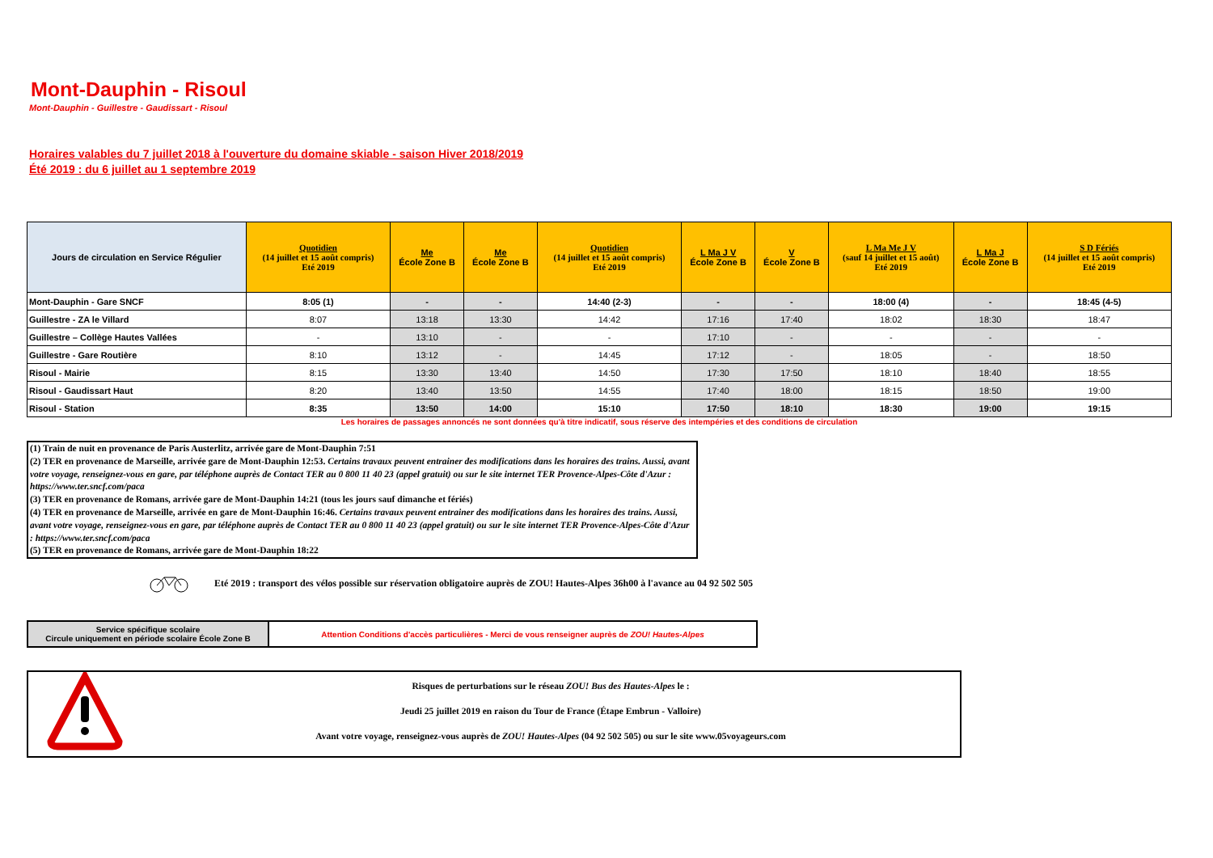Mont-Dauphin - Risoul
Mont-Dauphin - Guillestre - Gaudissart - Risoul
Horaires valables du 7 juillet 2018 à l'ouverture du domaine skiable - saison Hiver 2018/2019
Été 2019 : du 6 juillet au 1 septembre 2019
| Jours de circulation en Service Régulier | Quotidien (14 juillet et 15 août compris) Eté 2019 | Me École Zone B | Me École Zone B | Quotidien (14 juillet et 15 août compris) Eté 2019 | L Ma J V École Zone B | V École Zone B | L Ma Me J V (sauf 14 juillet et 15 août) Eté 2019 | L Ma J École Zone B | S D Fériés (14 juillet et 15 août compris) Eté 2019 |
| --- | --- | --- | --- | --- | --- | --- | --- | --- | --- |
| Mont-Dauphin - Gare SNCF | 8:05 (1) | - | - | 14:40 (2-3) | - | - | 18:00 (4) | - | 18:45 (4-5) |
| Guillestre - ZA le Villard | 8:07 | 13:18 | 13:30 | 14:42 | 17:16 | 17:40 | 18:02 | 18:30 | 18:47 |
| Guillestre – Collège Hautes Vallées | - | 13:10 | - | - | 17:10 | - | - | - | - |
| Guillestre - Gare Routière | 8:10 | 13:12 | - | 14:45 | 17:12 | - | 18:05 | - | 18:50 |
| Risoul - Mairie | 8:15 | 13:30 | 13:40 | 14:50 | 17:30 | 17:50 | 18:10 | 18:40 | 18:55 |
| Risoul - Gaudissart Haut | 8:20 | 13:40 | 13:50 | 14:55 | 17:40 | 18:00 | 18:15 | 18:50 | 19:00 |
| Risoul - Station | 8:35 | 13:50 | 14:00 | 15:10 | 17:50 | 18:10 | 18:30 | 19:00 | 19:15 |
Les horaires de passages annoncés ne sont données qu'à titre indicatif, sous réserve des intempéries et des conditions de circulation
(1) Train de nuit en provenance de Paris Austerlitz, arrivée gare de Mont-Dauphin 7:51
(2) TER en provenance de Marseille, arrivée gare de Mont-Dauphin 12:53. Certains travaux peuvent entrainer des modifications dans les horaires des trains. Aussi, avant votre voyage, renseignez-vous en gare, par téléphone auprès de Contact TER au 0 800 11 40 23 (appel gratuit) ou sur le site internet TER Provence-Alpes-Côte d'Azur : https://www.ter.sncf.com/paca
(3) TER en provenance de Romans, arrivée gare de Mont-Dauphin 14:21 (tous les jours sauf dimanche et fériés)
(4) TER en provenance de Marseille, arrivée en gare de Mont-Dauphin 16:46. Certains travaux peuvent entrainer des modifications dans les horaires des trains. Aussi, avant votre voyage, renseignez-vous en gare, par téléphone auprès de Contact TER au 0 800 11 40 23 (appel gratuit) ou sur le site internet TER Provence-Alpes-Côte d'Azur : https://www.ter.sncf.com/paca
(5) TER en provenance de Romans, arrivée gare de Mont-Dauphin 18:22
Eté 2019 : transport des vélos possible sur réservation obligatoire auprès de ZOU! Hautes-Alpes 36h00 à l'avance au 04 92 502 505
| Service spécifique scolaire Circule uniquement en période scolaire École Zone B | Attention Conditions d'accès particulières - Merci de vous renseigner auprès de ZOU! Hautes-Alpes |
Risques de perturbations sur le réseau ZOU! Bus des Hautes-Alpes le :
Jeudi 25 juillet 2019 en raison du Tour de France (Étape Embrun - Valloire)
Avant votre voyage, renseignez-vous auprès de ZOU! Hautes-Alpes (04 92 502 505) ou sur le site www.05voyageurs.com